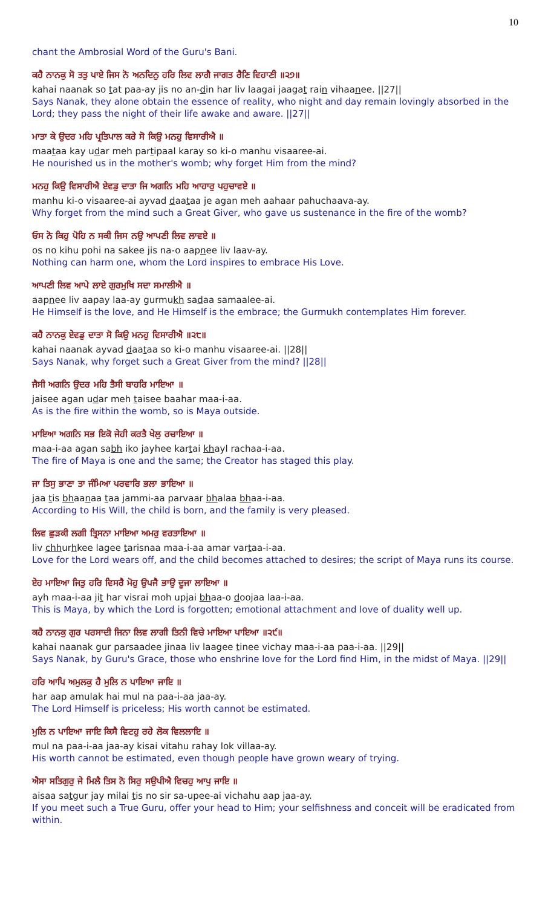10
chant the Ambrosial Word of the Guru's Bani.
ਕਹੈ ਨਾਨਕੁ ਸੋ ਤਤੁ ਪਾਏ ਜਿਸ ਨੋ ਅਨਦਿਨੁ ਹਰਿ ਲਿਵ ਲਾਗੈ ਜਾਗਤ ਰੈਣਿ ਵਿਹਾਣੀ ॥੨੭॥
kahai naanak so tat paa-ay jis no an-din har liv laagai jaagat rain vihaanee. ||27||
Says Nanak, they alone obtain the essence of reality, who night and day remain lovingly absorbed in the Lord; they pass the night of their life awake and aware. ||27||
ਮਾਤਾ ਕੇ ਉਦਰ ਮਹਿ ਪ੍ਰਤਿਪਾਲ ਕਰੇ ਸੋ ਕਿਉ ਮਨਹੁ ਵਿਸਾਰੀਐ ॥
maataa kay udar meh partipaal karay so ki-o manhu visaaree-ai.
He nourished us in the mother's womb; why forget Him from the mind?
ਮਨਹੁ ਕਿਉ ਵਿਸਾਰੀਐ ਏਵਡੁ ਦਾਤਾ ਜਿ ਅਗਨਿ ਮਹਿ ਆਹਾਰੁ ਪਹੁਚਾਵਏ ॥
manhu ki-o visaaree-ai ayvad daataa je agan meh aahaar pahuchaava-ay.
Why forget from the mind such a Great Giver, who gave us sustenance in the fire of the womb?
ਓਸ ਨੋ ਕਿਹੁ ਪੋਹਿ ਨ ਸਕੀ ਜਿਸ ਨਉ ਆਪਣੀ ਲਿਵ ਲਾਵਏ ॥
os no kihu pohi na sakee jis na-o aapnee liv laav-ay.
Nothing can harm one, whom the Lord inspires to embrace His Love.
ਆਪਣੀ ਲਿਵ ਆਪੇ ਲਾਏ ਗੁਰਮੁਖਿ ਸਦਾ ਸਮਾਲੀਐ ॥
aapnee liv aapay laa-ay gurmukh sadaa samaalee-ai.
He Himself is the love, and He Himself is the embrace; the Gurmukh contemplates Him forever.
ਕਹੈ ਨਾਨਕੁ ਏਵਡੁ ਦਾਤਾ ਸੋ ਕਿਉ ਮਨਹੁ ਵਿਸਾਰੀਐ ॥੨੮॥
kahai naanak ayvad daataa so ki-o manhu visaaree-ai. ||28||
Says Nanak, why forget such a Great Giver from the mind? ||28||
ਜੈਸੀ ਅਗਨਿ ਉਦਰ ਮਹਿ ਤੈਸੀ ਬਾਹਰਿ ਮਾਇਆ ॥
jaisee agan udar meh taisee baahar maa-i-aa.
As is the fire within the womb, so is Maya outside.
ਮਾਇਆ ਅਗਨਿ ਸਭ ਇਕੋ ਜੇਹੀ ਕਰਤੈ ਖੇਲੁ ਰਚਾਇਆ ॥
maa-i-aa agan sabh iko jayhee kartai khayl rachaa-i-aa.
The fire of Maya is one and the same; the Creator has staged this play.
ਜਾ ਤਿਸੁ ਭਾਣਾ ਤਾ ਜੰਮਿਆ ਪਰਵਾਰਿ ਭਲਾ ਭਾਇਆ ॥
jaa tis bhaanaa taa jammi-aa parvaar bhalaa bhaa-i-aa.
According to His Will, the child is born, and the family is very pleased.
ਲਿਵ ਛੁੜਕੀ ਲਗੀ ਤ੍ਰਿਸਨਾ ਮਾਇਆ ਅਮਰੁ ਵਰਤਾਇਆ ॥
liv chhurhkee lagee tarisnaa maa-i-aa amar vartaa-i-aa.
Love for the Lord wears off, and the child becomes attached to desires; the script of Maya runs its course.
ਏਹ ਮਾਇਆ ਜਿਤੁ ਹਰਿ ਵਿਸਰੈ ਮੋਹੁ ਉਪਜੈ ਭਾਉ ਦੂਜਾ ਲਾਇਆ ॥
ayh maa-i-aa jit har visrai moh upjai bhaa-o doojaa laa-i-aa.
This is Maya, by which the Lord is forgotten; emotional attachment and love of duality well up.
ਕਹੈ ਨਾਨਕੁ ਗੁਰ ਪਰਸਾਦੀ ਜਿਨਾ ਲਿਵ ਲਾਗੀ ਤਿਨੀ ਵਿਚੇ ਮਾਇਆ ਪਾਇਆ ॥੨੯॥
kahai naanak gur parsaadee jinaa liv laagee tinee vichay maa-i-aa paa-i-aa. ||29||
Says Nanak, by Guru's Grace, those who enshrine love for the Lord find Him, in the midst of Maya. ||29||
ਹਰਿ ਆਪਿ ਅਮੁਲਕੁ ਹੈ ਮੁਲਿ ਨ ਪਾਇਆ ਜਾਇ ॥
har aap amulak hai mul na paa-i-aa jaa-ay.
The Lord Himself is priceless; His worth cannot be estimated.
ਮੁਲਿ ਨ ਪਾਇਆ ਜਾਇ ਕਿਸੈ ਵਿਟਹੁ ਰਹੇ ਲੋਕ ਵਿਲਲਾਇ ॥
mul na paa-i-aa jaa-ay kisai vitahu rahay lok villaa-ay.
His worth cannot be estimated, even though people have grown weary of trying.
ਐਸਾ ਸਤਿਗੁਰੁ ਜੇ ਮਿਲੈ ਤਿਸ ਨੋ ਸਿਰੁ ਸਉਪੀਐ ਵਿਚਹੁ ਆਪੁ ਜਾਇ ॥
aisaa satgur jay milai tis no sir sa-upee-ai vichahu aap jaa-ay.
If you meet such a True Guru, offer your head to Him; your selfishness and conceit will be eradicated from within.